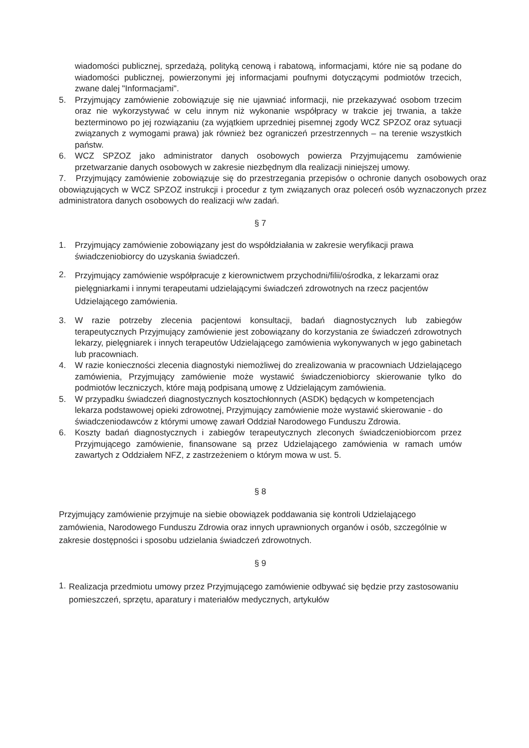wiadomości publicznej, sprzedażą, polityką cenową i rabatową, informacjami, które nie są podane do wiadomości publicznej, powierzonymi jej informacjami poufnymi dotyczącymi podmiotów trzecich, zwane dalej "Informacjami".
5. Przyjmujący zamówienie zobowiązuje się nie ujawniać informacji, nie przekazywać osobom trzecim oraz nie wykorzystywać w celu innym niż wykonanie współpracy w trakcie jej trwania, a także bezterminowo po jej rozwiązaniu (za wyjątkiem uprzedniej pisemnej zgody WCZ SPZOZ oraz sytuacji związanych z wymogami prawa) jak również bez ograniczeń przestrzennych – na terenie wszystkich państw.
6. WCZ SPZOZ jako administrator danych osobowych powierza Przyjmującemu zamówienie przetwarzanie danych osobowych w zakresie niezbędnym dla realizacji niniejszej umowy.
7. Przyjmujący zamówienie zobowiązuje się do przestrzegania przepisów o ochronie danych osobowych oraz obowiązujących w WCZ SPZOZ instrukcji i procedur z tym związanych oraz poleceń osób wyznaczonych przez administratora danych osobowych do realizacji w/w zadań.
§ 7
1. Przyjmujący zamówienie zobowiązany jest do współdziałania w zakresie weryfikacji prawa świadczeniobiorcy do uzyskania świadczeń.
2.
Przyjmujący zamówienie współpracuje z kierownictwem przychodni/filii/ośrodka, z lekarzami oraz pielęgniarkami i innymi terapeutami udzielającymi świadczeń zdrowotnych na rzecz pacjentów Udzielającego zamówienia.
3. W razie potrzeby zlecenia pacjentowi konsultacji, badań diagnostycznych lub zabiegów terapeutycznych Przyjmujący zamówienie jest zobowiązany do korzystania ze świadczeń zdrowotnych lekarzy, pielęgniarek i innych terapeutów Udzielającego zamówienia wykonywanych w jego gabinetach lub pracowniach.
4. W razie konieczności zlecenia diagnostyki niemożliwej do zrealizowania w pracowniach Udzielającego zamówienia, Przyjmujący zamówienie może wystawić świadczeniobiorcy skierowanie tylko do podmiotów leczniczych, które mają podpisaną umowę z Udzielającym zamówienia.
5. W przypadku świadczeń diagnostycznych kosztochłonnych (ASDK) będących w kompetencjach lekarza podstawowej opieki zdrowotnej, Przyjmujący zamówienie może wystawić skierowanie - do świadczeniodawców z którymi umowę zawarł Oddział Narodowego Funduszu Zdrowia.
6. Koszty badań diagnostycznych i zabiegów terapeutycznych zleconych świadczeniobiorcom przez Przyjmującego zamówienie, finansowane są przez Udzielającego zamówienia w ramach umów zawartych z Oddziałem NFZ, z zastrzeżeniem o którym mowa w ust. 5.
§ 8
Przyjmujący zamówienie przyjmuje na siebie obowiązek poddawania się kontroli Udzielającego zamówienia, Narodowego Funduszu Zdrowia oraz innych uprawnionych organów i osób, szczególnie w zakresie dostępności i sposobu udzielania świadczeń zdrowotnych.
§ 9
1.
Realizacja przedmiotu umowy przez Przyjmującego zamówienie odbywać się będzie przy zastosowaniu pomieszczeń, sprzętu, aparatury i materiałów medycznych, artykułów